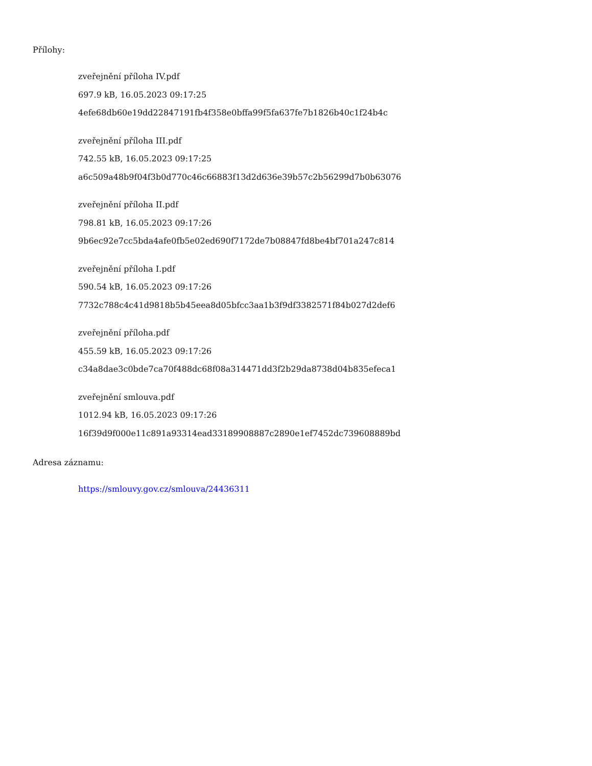Přílohy:
zveřejnění příloha IV.pdf
697.9 kB, 16.05.2023 09:17:25
4efe68db60e19dd22847191fb4f358e0bffa99f5fa637fe7b1826b40c1f24b4c
zveřejnění příloha III.pdf
742.55 kB, 16.05.2023 09:17:25
a6c509a48b9f04f3b0d770c46c66883f13d2d636e39b57c2b56299d7b0b63076
zveřejnění příloha II.pdf
798.81 kB, 16.05.2023 09:17:26
9b6ec92e7cc5bda4afe0fb5e02ed690f7172de7b08847fd8be4bf701a247c814
zveřejnění příloha I.pdf
590.54 kB, 16.05.2023 09:17:26
7732c788c4c41d9818b5b45eea8d05bfcc3aa1b3f9df3382571f84b027d2def6
zveřejnění příloha.pdf
455.59 kB, 16.05.2023 09:17:26
c34a8dae3c0bde7ca70f488dc68f08a314471dd3f2b29da8738d04b835efeca1
zveřejnění smlouva.pdf
1012.94 kB, 16.05.2023 09:17:26
16f39d9f000e11c891a93314ead33189908887c2890e1ef7452dc739608889bd
Adresa záznamu:
https://smlouvy.gov.cz/smlouva/24436311